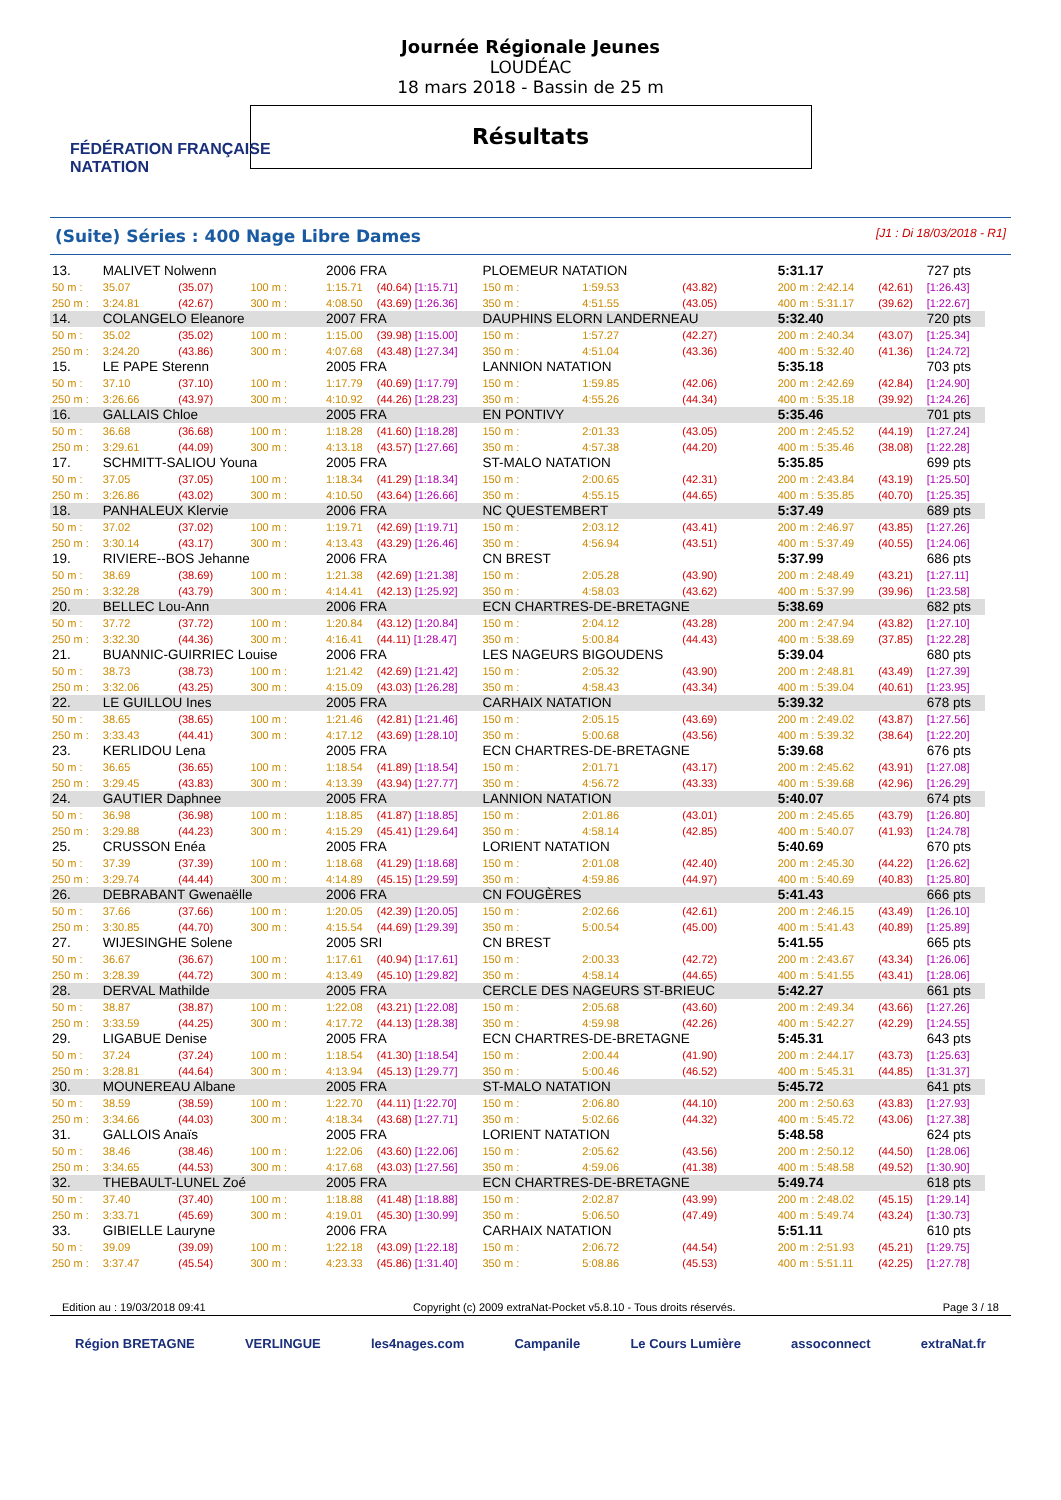FÉDÉRATION FRANÇAISE
NATATION
Journée Régionale Jeunes
LOUDÉAC
18 mars 2018 - Bassin de 25 m
Résultats
(Suite) Séries : 400 Nage Libre Dames [J1 : Di 18/03/2018 - R1]
| 13. | MALIVET Nolwenn | | | 2006 FRA | | PLOEMEUR NATATION | | | 5:31.17 | | 727 pts |
| 50 m : | 35.07 | (35.07) | 100 m : | 1:15.71 | (40.64) [1:15.71] | 150 m : | 1:59.53 | (43.82) | 200 m : 2:42.14 | (42.61) | [1:26.43] |
| 250 m : | 3:24.81 | (42.67) | 300 m : | 4:08.50 | (43.69) [1:26.36] | 350 m : | 4:51.55 | (43.05) | 400 m : 5:31.17 | (39.62) | [1:22.67] |
| 14. | COLANGELO Eleanore | | | 2007 FRA | | DAUPHINS ELORN LANDERNEAU | | | 5:32.40 | | 720 pts |
| 50 m : | 35.02 | (35.02) | 100 m : | 1:15.00 | (39.98) [1:15.00] | 150 m : | 1:57.27 | (42.27) | 200 m : 2:40.34 | (43.07) | [1:25.34] |
| 250 m : | 3:24.20 | (43.86) | 300 m : | 4:07.68 | (43.48) [1:27.34] | 350 m : | 4:51.04 | (43.36) | 400 m : 5:32.40 | (41.36) | [1:24.72] |
| 15. | LE PAPE Sterenn | | | 2005 FRA | | LANNION NATATION | | | 5:35.18 | | 703 pts |
| 50 m : | 37.10 | (37.10) | 100 m : | 1:17.79 | (40.69) [1:17.79] | 150 m : | 1:59.85 | (42.06) | 200 m : 2:42.69 | (42.84) | [1:24.90] |
| 250 m : | 3:26.66 | (43.97) | 300 m : | 4:10.92 | (44.26) [1:28.23] | 350 m : | 4:55.26 | (44.34) | 400 m : 5:35.18 | (39.92) | [1:24.26] |
| 16. | GALLAIS Chloe | | | 2005 FRA | | EN PONTIVY | | | 5:35.46 | | 701 pts |
| 50 m : | 36.68 | (36.68) | 100 m : | 1:18.28 | (41.60) [1:18.28] | 150 m : | 2:01.33 | (43.05) | 200 m : 2:45.52 | (44.19) | [1:27.24] |
| 250 m : | 3:29.61 | (44.09) | 300 m : | 4:13.18 | (43.57) [1:27.66] | 350 m : | 4:57.38 | (44.20) | 400 m : 5:35.46 | (38.08) | [1:22.28] |
| 17. | SCHMITT-SALIOU Youna | | | 2005 FRA | | ST-MALO NATATION | | | 5:35.85 | | 699 pts |
| 50 m : | 37.05 | (37.05) | 100 m : | 1:18.34 | (41.29) [1:18.34] | 150 m : | 2:00.65 | (42.31) | 200 m : 2:43.84 | (43.19) | [1:25.50] |
| 250 m : | 3:26.86 | (43.02) | 300 m : | 4:10.50 | (43.64) [1:26.66] | 350 m : | 4:55.15 | (44.65) | 400 m : 5:35.85 | (40.70) | [1:25.35] |
| 18. | PANHALEUX Klervie | | | 2006 FRA | | NC QUESTEMBERT | | | 5:37.49 | | 689 pts |
| 50 m : | 37.02 | (37.02) | 100 m : | 1:19.71 | (42.69) [1:19.71] | 150 m : | 2:03.12 | (43.41) | 200 m : 2:46.97 | (43.85) | [1:27.26] |
| 250 m : | 3:30.14 | (43.17) | 300 m : | 4:13.43 | (43.29) [1:26.46] | 350 m : | 4:56.94 | (43.51) | 400 m : 5:37.49 | (40.55) | [1:24.06] |
| 19. | RIVIERE--BOS Jehanne | | | 2006 FRA | | CN BREST | | | 5:37.99 | | 686 pts |
| 50 m : | 38.69 | (38.69) | 100 m : | 1:21.38 | (42.69) [1:21.38] | 150 m : | 2:05.28 | (43.90) | 200 m : 2:48.49 | (43.21) | [1:27.11] |
| 250 m : | 3:32.28 | (43.79) | 300 m : | 4:14.41 | (42.13) [1:25.92] | 350 m : | 4:58.03 | (43.62) | 400 m : 5:37.99 | (39.96) | [1:23.58] |
| 20. | BELLEC Lou-Ann | | | 2006 FRA | | ECN CHARTRES-DE-BRETAGNE | | | 5:38.69 | | 682 pts |
| 50 m : | 37.72 | (37.72) | 100 m : | 1:20.84 | (43.12) [1:20.84] | 150 m : | 2:04.12 | (43.28) | 200 m : 2:47.94 | (43.82) | [1:27.10] |
| 250 m : | 3:32.30 | (44.36) | 300 m : | 4:16.41 | (44.11) [1:28.47] | 350 m : | 5:00.84 | (44.43) | 400 m : 5:38.69 | (37.85) | [1:22.28] |
| 21. | BUANNIC-GUIRRIEC Louise | | | 2006 FRA | | LES NAGEURS BIGOUDENS | | | 5:39.04 | | 680 pts |
| 50 m : | 38.73 | (38.73) | 100 m : | 1:21.42 | (42.69) [1:21.42] | 150 m : | 2:05.32 | (43.90) | 200 m : 2:48.81 | (43.49) | [1:27.39] |
| 250 m : | 3:32.06 | (43.25) | 300 m : | 4:15.09 | (43.03) [1:26.28] | 350 m : | 4:58.43 | (43.34) | 400 m : 5:39.04 | (40.61) | [1:23.95] |
| 22. | LE GUILLOU Ines | | | 2005 FRA | | CARHAIX NATATION | | | 5:39.32 | | 678 pts |
| 50 m : | 38.65 | (38.65) | 100 m : | 1:21.46 | (42.81) [1:21.46] | 150 m : | 2:05.15 | (43.69) | 200 m : 2:49.02 | (43.87) | [1:27.56] |
| 250 m : | 3:33.43 | (44.41) | 300 m : | 4:17.12 | (43.69) [1:28.10] | 350 m : | 5:00.68 | (43.56) | 400 m : 5:39.32 | (38.64) | [1:22.20] |
| 23. | KERLIDOU Lena | | | 2005 FRA | | ECN CHARTRES-DE-BRETAGNE | | | 5:39.68 | | 676 pts |
| 50 m : | 36.65 | (36.65) | 100 m : | 1:18.54 | (41.89) [1:18.54] | 150 m : | 2:01.71 | (43.17) | 200 m : 2:45.62 | (43.91) | [1:27.08] |
| 250 m : | 3:29.45 | (43.83) | 300 m : | 4:13.39 | (43.94) [1:27.77] | 350 m : | 4:56.72 | (43.33) | 400 m : 5:39.68 | (42.96) | [1:26.29] |
| 24. | GAUTIER Daphnee | | | 2005 FRA | | LANNION NATATION | | | 5:40.07 | | 674 pts |
| 50 m : | 36.98 | (36.98) | 100 m : | 1:18.85 | (41.87) [1:18.85] | 150 m : | 2:01.86 | (43.01) | 200 m : 2:45.65 | (43.79) | [1:26.80] |
| 250 m : | 3:29.88 | (44.23) | 300 m : | 4:15.29 | (45.41) [1:29.64] | 350 m : | 4:58.14 | (42.85) | 400 m : 5:40.07 | (41.93) | [1:24.78] |
| 25. | CRUSSON Enéa | | | 2005 FRA | | LORIENT NATATION | | | 5:40.69 | | 670 pts |
| 50 m : | 37.39 | (37.39) | 100 m : | 1:18.68 | (41.29) [1:18.68] | 150 m : | 2:01.08 | (42.40) | 200 m : 2:45.30 | (44.22) | [1:26.62] |
| 250 m : | 3:29.74 | (44.44) | 300 m : | 4:14.89 | (45.15) [1:29.59] | 350 m : | 4:59.86 | (44.97) | 400 m : 5:40.69 | (40.83) | [1:25.80] |
| 26. | DEBRABANT Gwenaëlle | | | 2006 FRA | | CN FOUGÈRES | | | 5:41.43 | | 666 pts |
| 50 m : | 37.66 | (37.66) | 100 m : | 1:20.05 | (42.39) [1:20.05] | 150 m : | 2:02.66 | (42.61) | 200 m : 2:46.15 | (43.49) | [1:26.10] |
| 250 m : | 3:30.85 | (44.70) | 300 m : | 4:15.54 | (44.69) [1:29.39] | 350 m : | 5:00.54 | (45.00) | 400 m : 5:41.43 | (40.89) | [1:25.89] |
| 27. | WIJESINGHE Solene | | | 2005 SRI | | CN BREST | | | 5:41.55 | | 665 pts |
| 50 m : | 36.67 | (36.67) | 100 m : | 1:17.61 | (40.94) [1:17.61] | 150 m : | 2:00.33 | (42.72) | 200 m : 2:43.67 | (43.34) | [1:26.06] |
| 250 m : | 3:28.39 | (44.72) | 300 m : | 4:13.49 | (45.10) [1:29.82] | 350 m : | 4:58.14 | (44.65) | 400 m : 5:41.55 | (43.41) | [1:28.06] |
| 28. | DERVAL Mathilde | | | 2005 FRA | | CERCLE DES NAGEURS ST-BRIEUC | | | 5:42.27 | | 661 pts |
| 50 m : | 38.87 | (38.87) | 100 m : | 1:22.08 | (43.21) [1:22.08] | 150 m : | 2:05.68 | (43.60) | 200 m : 2:49.34 | (43.66) | [1:27.26] |
| 250 m : | 3:33.59 | (44.25) | 300 m : | 4:17.72 | (44.13) [1:28.38] | 350 m : | 4:59.98 | (42.26) | 400 m : 5:42.27 | (42.29) | [1:24.55] |
| 29. | LIGABUE Denise | | | 2005 FRA | | ECN CHARTRES-DE-BRETAGNE | | | 5:45.31 | | 643 pts |
| 50 m : | 37.24 | (37.24) | 100 m : | 1:18.54 | (41.30) [1:18.54] | 150 m : | 2:00.44 | (41.90) | 200 m : 2:44.17 | (43.73) | [1:25.63] |
| 250 m : | 3:28.81 | (44.64) | 300 m : | 4:13.94 | (45.13) [1:29.77] | 350 m : | 5:00.46 | (46.52) | 400 m : 5:45.31 | (44.85) | [1:31.37] |
| 30. | MOUNEREAU Albane | | | 2005 FRA | | ST-MALO NATATION | | | 5:45.72 | | 641 pts |
| 50 m : | 38.59 | (38.59) | 100 m : | 1:22.70 | (44.11) [1:22.70] | 150 m : | 2:06.80 | (44.10) | 200 m : 2:50.63 | (43.83) | [1:27.93] |
| 250 m : | 3:34.66 | (44.03) | 300 m : | 4:18.34 | (43.68) [1:27.71] | 350 m : | 5:02.66 | (44.32) | 400 m : 5:45.72 | (43.06) | [1:27.38] |
| 31. | GALLOIS Anaïs | | | 2005 FRA | | LORIENT NATATION | | | 5:48.58 | | 624 pts |
| 50 m : | 38.46 | (38.46) | 100 m : | 1:22.06 | (43.60) [1:22.06] | 150 m : | 2:05.62 | (43.56) | 200 m : 2:50.12 | (44.50) | [1:28.06] |
| 250 m : | 3:34.65 | (44.53) | 300 m : | 4:17.68 | (43.03) [1:27.56] | 350 m : | 4:59.06 | (41.38) | 400 m : 5:48.58 | (49.52) | [1:30.90] |
| 32. | THEBAULT-LUNEL Zoé | | | 2005 FRA | | ECN CHARTRES-DE-BRETAGNE | | | 5:49.74 | | 618 pts |
| 50 m : | 37.40 | (37.40) | 100 m : | 1:18.88 | (41.48) [1:18.88] | 150 m : | 2:02.87 | (43.99) | 200 m : 2:48.02 | (45.15) | [1:29.14] |
| 250 m : | 3:33.71 | (45.69) | 300 m : | 4:19.01 | (45.30) [1:30.99] | 350 m : | 5:06.50 | (47.49) | 400 m : 5:49.74 | (43.24) | [1:30.73] |
| 33. | GIBIELLE Lauryne | | | 2006 FRA | | CARHAIX NATATION | | | 5:51.11 | | 610 pts |
| 50 m : | 39.09 | (39.09) | 100 m : | 1:22.18 | (43.09) [1:22.18] | 150 m : | 2:06.72 | (44.54) | 200 m : 2:51.93 | (45.21) | [1:29.75] |
| 250 m : | 3:37.47 | (45.54) | 300 m : | 4:23.33 | (45.86) [1:31.40] | 350 m : | 5:08.86 | (45.53) | 400 m : 5:51.11 | (42.25) | [1:27.78] |
Edition au : 19/03/2018 09:41 Copyright (c) 2009 extraNat-Pocket v5.8.10 - Tous droits réservés. Page 3 / 18
Région BRETAGNE VERLINGUE les4nages.com Campanile Le Cours Lumière assoconnect extraNat.fr